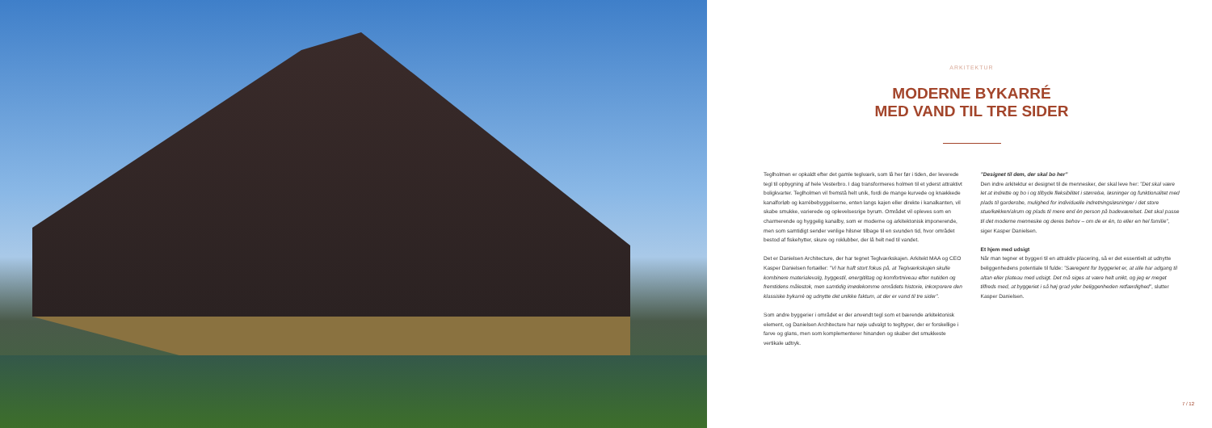ARKITEKTUR
MODERNE BYKARRÉ
MED VAND TIL TRE SIDER
Teglholmen er opkaldt efter det gamle teglværk, som lå her før i tiden, der leverede tegl til opbygning af hele Vesterbro. I dag transformeres holmen til et yderst attraktivt boligkvarter. Teglholmen vil fremstå helt unik, fordi de mange kurvede og knækkede kanalforløb og karrébebyggelserne, enten langs kajen eller direkte i kanalkanten, vil skabe smukke, varierede og oplevelsesrige byrum. Området vil opleves som en charmerende og hyggelig kanalby, som er moderne og arkitektonisk imponerende, men som samtidigt sender venlige hilsner tilbage til en svunden tid, hvor området bestod af fiskehytter, skure og roklubber, der lå helt ned til vandet.
Det er Danielsen Architecture, der har tegnet Teglværkskajen. Arkitekt MAA og CEO Kasper Danielsen fortæller: ”Vi har haft stort fokus på, at Teglværks­kajen skulle kombinere materialevalg, byggestil, energitiltag og komfortniveau efter nutiden og fremtidens målestok, men samtidig imødekomme områdets historie, inkorporere den klassiske bykarré og udnytte det unikke faktum, at der er vand til tre sider”.
Som andre byggerier i området er der anvendt tegl som et bærende arkitek­tonisk element, og Danielsen Architecture har nøje udvalgt to tegltyper, der er forskellige i farve og glans, men som komplementerer hinanden og skaber det smukkeste vertikale udtryk.
”Designet til dem, der skal bo her”
Den indre arkitektur er designet til de mennesker, der skal leve her: ”Det skal være let at indrette og bo i og tilbyde fleksibilitet i størrelse, løsninger og funktionalitet med plads til garderobe, mulighed for individuelle indretnings­løsninger i det store stue/køkken/alrum og plads til mere end én person på badeværelset. Det skal passe til det moderne menneske og deres behov – om de er én, to eller en hel familie”, siger Kasper Danielsen.
Et hjem med udsigt
Når man tegner et byggeri til en attraktiv placering, så er det essentielt at udnytte beliggenhedens potentiale til fulde: ”Særegent for byggeriet er, at alle har adgang til altan eller plateau med udsigt. Det må siges at være helt unikt, og jeg er meget tilfreds med, at byggeriet i så høj grad yder beliggen­heden retfærdighed”, slutter Kasper Danielsen.
7 / 12